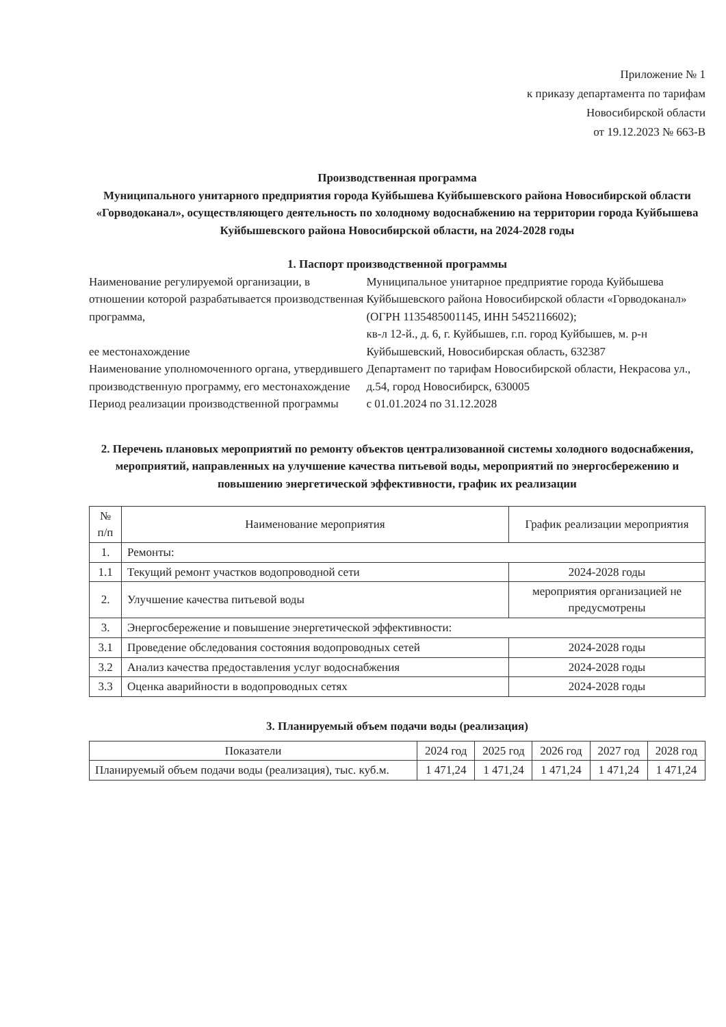Приложение № 1
к приказу департамента по тарифам
Новосибирской области
от 19.12.2023 № 663-В
Производственная программа
Муниципального унитарного предприятия города Куйбышева Куйбышевского района Новосибирской области «Горводоканал», осуществляющего деятельность по холодному водоснабжению на территории города Куйбышева Куйбышевского района Новосибирской области, на 2024-2028 годы
1. Паспорт производственной программы
| Наименование регулируемой организации, в отношении которой разрабатывается производственная программа, ее местонахождение | Муниципальное унитарное предприятие города Куйбышева Куйбышевского района Новосибирской области «Горводоканал» (ОГРН 1135485001145, ИНН 5452116602); кв-л 12-й., д. 6, г. Куйбышев, г.п. город Куйбышев, м. р-н Куйбышевский, Новосибирская область, 632387 |
| Наименование уполномоченного органа, утвердившего производственную программу, его местонахождение | Департамент по тарифам Новосибирской области, Некрасова ул., д.54, город Новосибирск, 630005 |
| Период реализации производственной программы | с 01.01.2024 по 31.12.2028 |
2. Перечень плановых мероприятий по ремонту объектов централизованной системы холодного водоснабжения, мероприятий, направленных на улучшение качества питьевой воды, мероприятий по энергосбережению и повышению энергетической эффективности, график их реализации
| № п/п | Наименование мероприятия | График реализации мероприятия |
| --- | --- | --- |
| 1. | Ремонты: | |
| 1.1 | Текущий ремонт участков водопроводной сети | 2024-2028 годы |
| 2. | Улучшение качества питьевой воды | мероприятия организацией не предусмотрены |
| 3. | Энергосбережение и повышение энергетической эффективности: | |
| 3.1 | Проведение обследования состояния водопроводных сетей | 2024-2028 годы |
| 3.2 | Анализ качества предоставления услуг водоснабжения | 2024-2028 годы |
| 3.3 | Оценка аварийности в водопроводных сетях | 2024-2028 годы |
3. Планируемый объем подачи воды (реализация)
| Показатели | 2024 год | 2025 год | 2026 год | 2027 год | 2028 год |
| --- | --- | --- | --- | --- | --- |
| Планируемый объем подачи воды (реализация), тыс. куб.м. | 1 471,24 | 1 471,24 | 1 471,24 | 1 471,24 | 1 471,24 |